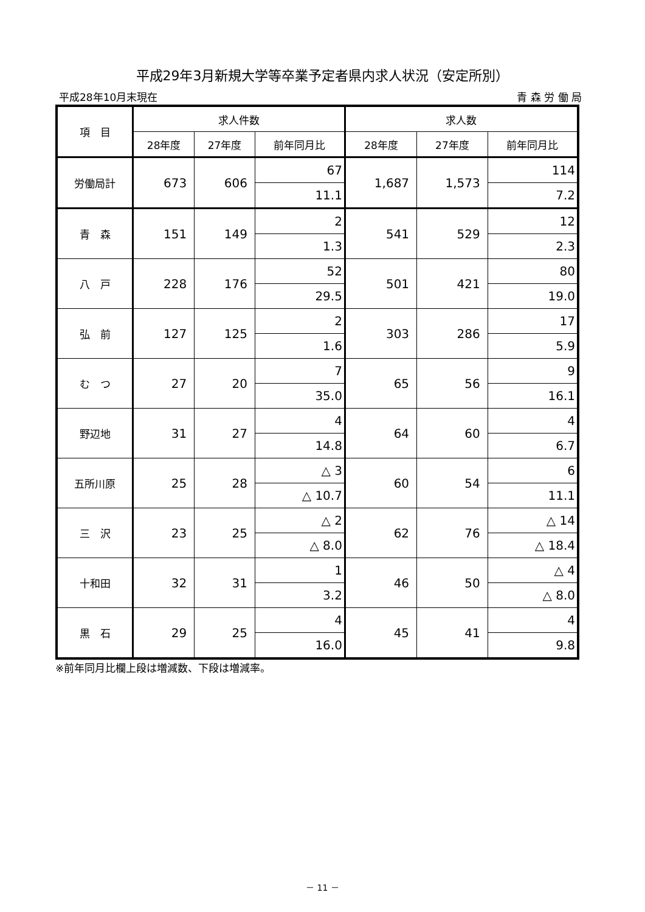平成29年3月新規大学等卒業予定者県内求人状況（安定所別）
平成28年10月末現在 青 森 労 働 局
| 項 目 | 求人件数 | | | 求人数 | | |
| --- | --- | --- | --- | --- | --- | --- |
| | 28年度 | 27年度 | 前年同月比 | 28年度 | 27年度 | 前年同月比 |
| 労働局計 | 673 | 606 | 67 | 1,687 | 1,573 | 114 |
| | | | 11.1 | | | 7.2 |
| 青 森 | 151 | 149 | 2 | 541 | 529 | 12 |
| | | | 1.3 | | | 2.3 |
| 八 戸 | 228 | 176 | 52 | 501 | 421 | 80 |
| | | | 29.5 | | | 19.0 |
| 弘 前 | 127 | 125 | 2 | 303 | 286 | 17 |
| | | | 1.6 | | | 5.9 |
| む つ | 27 | 20 | 7 | 65 | 56 | 9 |
| | | | 35.0 | | | 16.1 |
| 野辺地 | 31 | 27 | 4 | 64 | 60 | 4 |
| | | | 14.8 | | | 6.7 |
| 五所川原 | 25 | 28 | △ 3 | 60 | 54 | 6 |
| | | | △ 10.7 | | | 11.1 |
| 三 沢 | 23 | 25 | △ 2 | 62 | 76 | △ 14 |
| | | | △ 8.0 | | | △ 18.4 |
| 十和田 | 32 | 31 | 1 | 46 | 50 | △ 4 |
| | | | 3.2 | | | △ 8.0 |
| 黒 石 | 29 | 25 | 4 | 45 | 41 | 4 |
| | | | 16.0 | | | 9.8 |
※前年同月比欄上段は増減数、下段は増減率。
－ 11 －